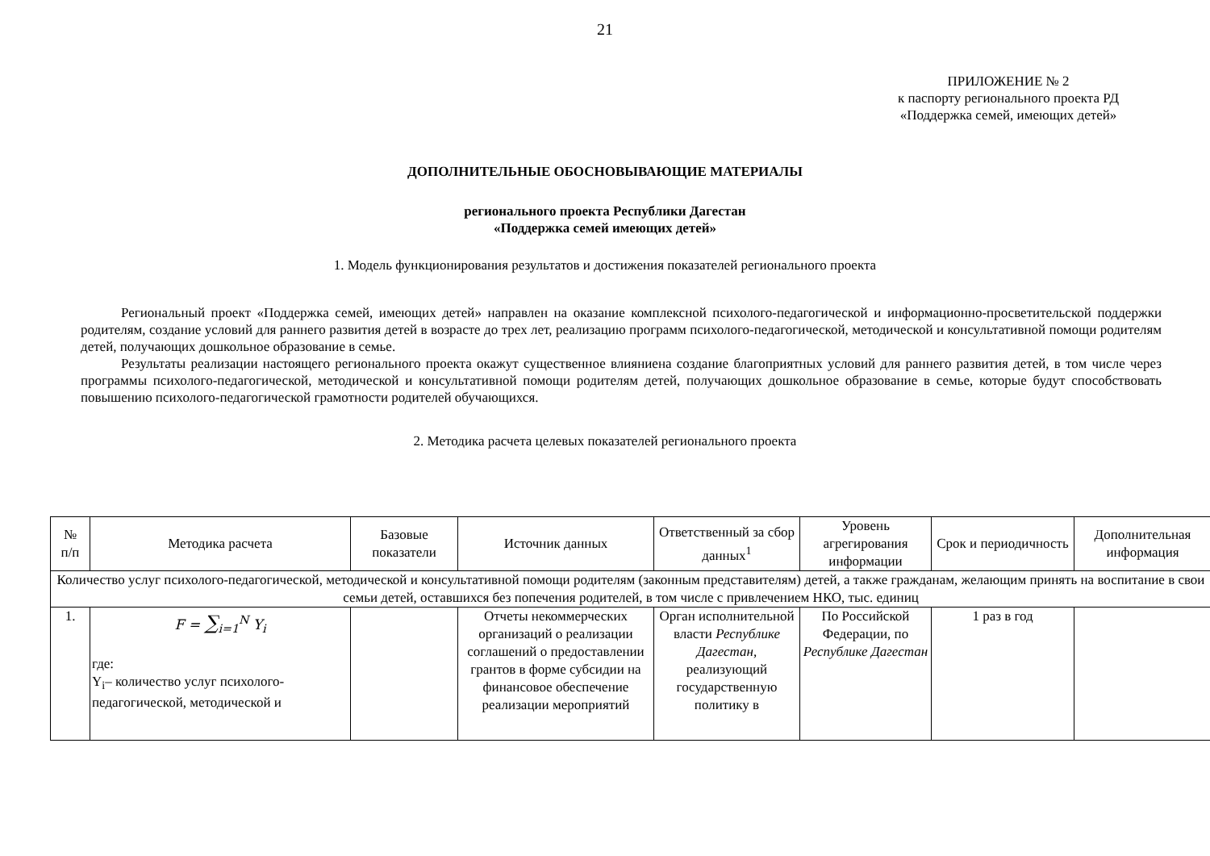21
ПРИЛОЖЕНИЕ № 2
к паспорту регионального проекта РД
«Поддержка семей, имеющих детей»
ДОПОЛНИТЕЛЬНЫЕ ОБОСНОВЫВАЮЩИЕ МАТЕРИАЛЫ
регионального проекта Республики Дагестан
«Поддержка семей имеющих детей»
1. Модель функционирования результатов и достижения показателей регионального проекта
Региональный проект «Поддержка семей, имеющих детей» направлен на оказание комплексной психолого-педагогической и информационно-просветительской поддержки родителям, создание условий для раннего развития детей в возрасте до трех лет, реализацию программ психолого-педагогической, методической и консультативной помощи родителям детей, получающих дошкольное образование в семье.
Результаты реализации настоящего регионального проекта окажут существенное влияниена создание благоприятных условий для раннего развития детей, в том числе через программы психолого-педагогической, методической и консультативной помощи родителям детей, получающих дошкольное образование в семье, которые будут способствовать повышению психолого-педагогической грамотности родителей обучающихся.
2. Методика расчета целевых показателей регионального проекта
| № п/п | Методика расчета | Базовые показатели | Источник данных | Ответственный за сбор данных<sup>1</sup> | Уровень агрегирования информации | Срок и периодичность | Дополнительная информация |
| --- | --- | --- | --- | --- | --- | --- | --- |
| Количество услуг психолого-педагогической, методической и консультативной помощи родителям (законным представителям) детей, а также гражданам, желающим принять на воспитание в свои семьи детей, оставшихся без попечения родителей, в том числе с привлечением НКО, тыс. единиц | | | | | | | |
| 1. | F = ∑<sub>i=1</sub><sup>N</sup> Y<sub>i</sub> где: Y<sub>i</sub>– количество услуг психолого-педагогической, методической и | | Отчеты некоммерческих организаций о реализации соглашений о предоставлении грантов в форме субсидии на финансовое обеспечение реализации мероприятий | Орган исполнительной власти Республике Дагестан, реализующий государственную политику в | По Российской Федерации, по Республике Дагестан | 1 раз в год | |